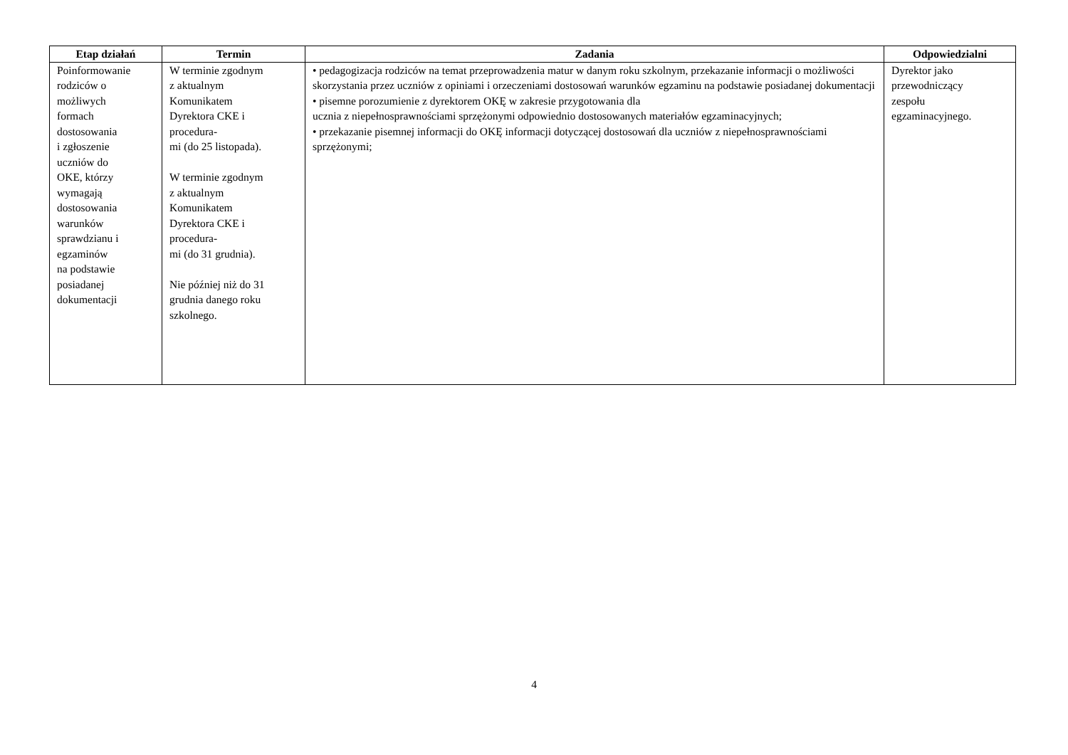| Etap działań | Termin | Zadania | Odpowiedzialni |
| --- | --- | --- | --- |
| Poinformowanie rodziców o możliwych formach dostosowania i zgłoszenie uczniów do OKE, którzy wymagają dostosowania warunków sprawdzianu i egzaminów na podstawie posiadanej dokumentacji | W terminie zgodnym z aktualnym Komunikatem Dyrektora CKE i procedura- mi (do 25 listopada). W terminie zgodnym z aktualnym Komunikatem Dyrektora CKE i procedura- mi (do 31 grudnia). Nie później niż do 31 grudnia danego roku szkolnego. | • pedagogizacja rodziców na temat przeprowadzenia matur w danym roku szkolnym, przekazanie informacji o możliwości skorzystania przez uczniów z opiniami i orzeczeniami dostosowań warunków egzaminu na podstawie posiadanej dokumentacji • pisemne porozumienie z dyrektorem OKĘ w zakresie przygotowania dla ucznia z niepełnosprawnościami sprzężonymi odpowiednio dostosowanych materiałów egzaminacyjnych; • przekazanie pisemnej informacji do OKĘ informacji dotyczącej dostosowań dla uczniów z niepełnosprawnościami sprzężonymi; | Dyrektor jako przewodniczący zespołu egzaminacyjnego. |
4